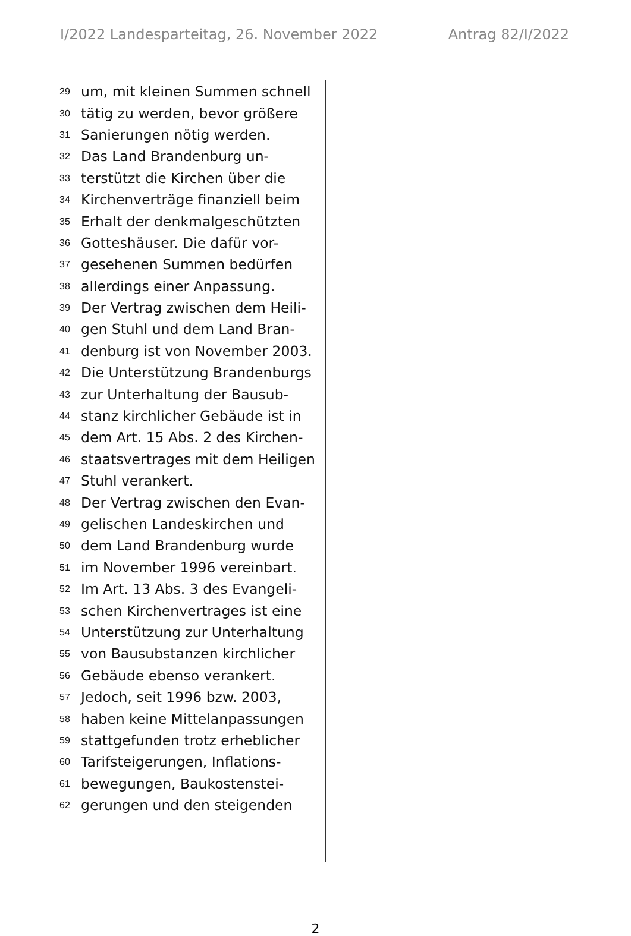I/2022 Landesparteitag, 26. November 2022 Antrag 82/I/2022
29 um, mit kleinen Summen schnell
30 tätig zu werden, bevor größere
31 Sanierungen nötig werden.
32 Das Land Brandenburg un-
33 terstützt die Kirchen über die
34 Kirchenverträge finanziell beim
35 Erhalt der denkmalgeschützten
36 Gotteshäuser. Die dafür vor-
37 gesehenen Summen bedürfen
38 allerdings einer Anpassung.
39 Der Vertrag zwischen dem Heili-
40 gen Stuhl und dem Land Bran-
41 denburg ist von November 2003.
42 Die Unterstützung Brandenburgs
43 zur Unterhaltung der Bausub-
44 stanz kirchlicher Gebäude ist in
45 dem Art. 15 Abs. 2 des Kirchen-
46 staatsvertrages mit dem Heiligen
47 Stuhl verankert.
48 Der Vertrag zwischen den Evan-
49 gelischen Landeskirchen und
50 dem Land Brandenburg wurde
51 im November 1996 vereinbart.
52 Im Art. 13 Abs. 3 des Evangeli-
53 schen Kirchenvertrages ist eine
54 Unterstützung zur Unterhaltung
55 von Bausubstanzen kirchlicher
56 Gebäude ebenso verankert.
57 Jedoch, seit 1996 bzw. 2003,
58 haben keine Mittelanpassungen
59 stattgefunden trotz erheblicher
60 Tarifsteigerungen, Inflations-
61 bewegungen, Baukostenstei-
62 gerungen und den steigenden
2